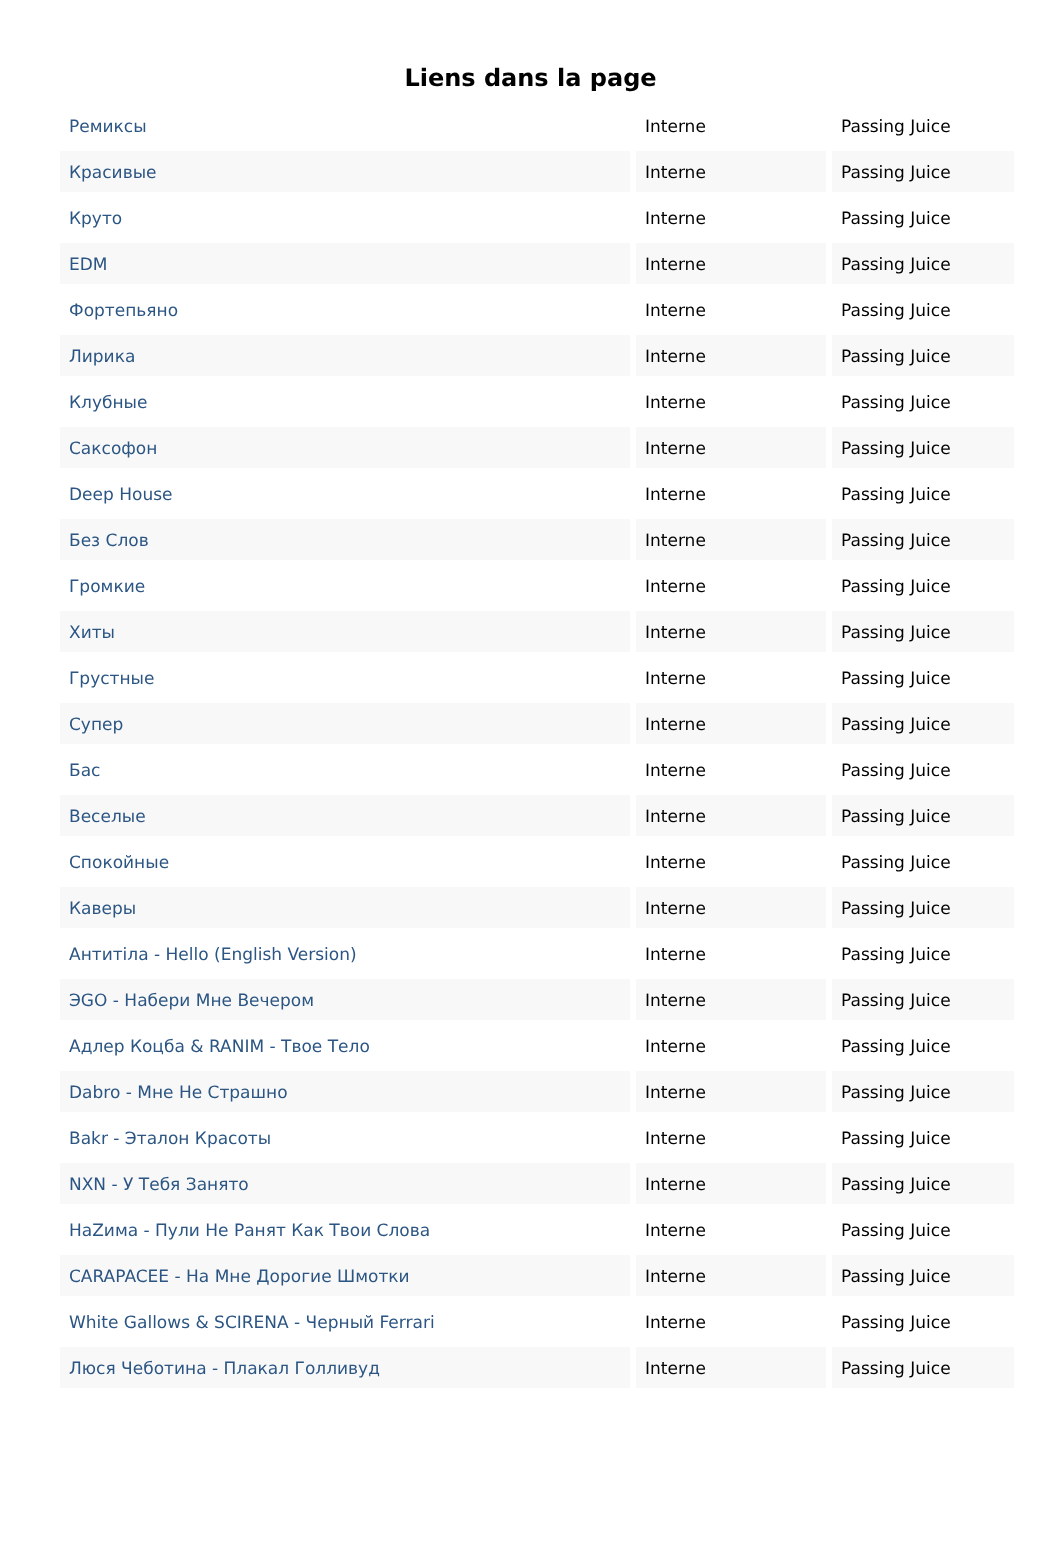Liens dans la page
| Ремиксы | Interne | Passing Juice |
| Красивые | Interne | Passing Juice |
| Круто | Interne | Passing Juice |
| EDM | Interne | Passing Juice |
| Фортепьяно | Interne | Passing Juice |
| Лирика | Interne | Passing Juice |
| Клубные | Interne | Passing Juice |
| Саксофон | Interne | Passing Juice |
| Deep House | Interne | Passing Juice |
| Без Слов | Interne | Passing Juice |
| Громкие | Interne | Passing Juice |
| Хиты | Interne | Passing Juice |
| Грустные | Interne | Passing Juice |
| Супер | Interne | Passing Juice |
| Бас | Interne | Passing Juice |
| Веселые | Interne | Passing Juice |
| Спокойные | Interne | Passing Juice |
| Каверы | Interne | Passing Juice |
| Антитіла - Hello (English Version) | Interne | Passing Juice |
| ЭGO - Набери Мне Вечером | Interne | Passing Juice |
| Адлер Коцба & RANIM - Твое Тело | Interne | Passing Juice |
| Dabro - Мне Не Страшно | Interne | Passing Juice |
| Bakr - Эталон Красоты | Interne | Passing Juice |
| NXN - У Тебя Занято | Interne | Passing Juice |
| НаZима - Пули Не Ранят Как Твои Слова | Interne | Passing Juice |
| CARAPACEE - На Мне Дорогие Шмотки | Interne | Passing Juice |
| White Gallows & SCIRENA - Черный Ferrari | Interne | Passing Juice |
| Люся Чеботина - Плакал Голливуд | Interne | Passing Juice |